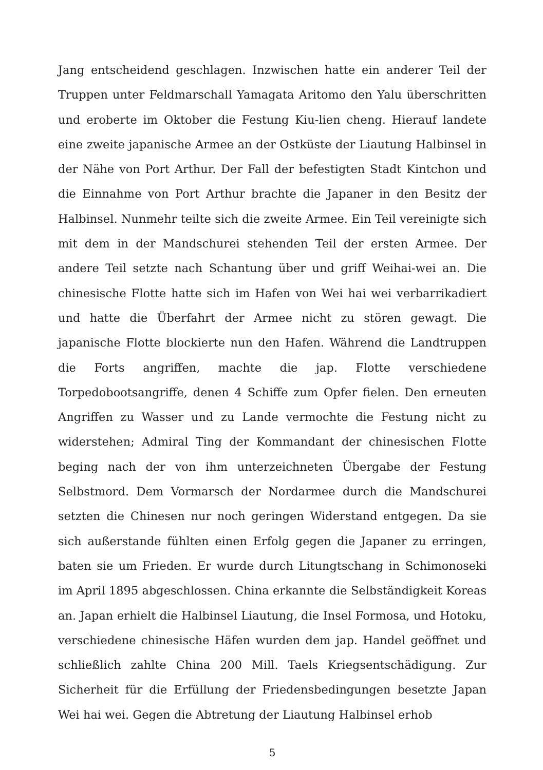Jang entscheidend geschlagen. Inzwischen hatte ein anderer Teil der Truppen unter Feldmarschall Yamagata Aritomo den Yalu überschritten und eroberte im Oktober die Festung Kiu-lien cheng. Hierauf landete eine zweite japanische Armee an der Ostküste der Liautung Halbinsel in der Nähe von Port Arthur. Der Fall der befestigten Stadt Kintchon und die Einnahme von Port Arthur brachte die Japaner in den Besitz der Halbinsel. Nunmehr teilte sich die zweite Armee. Ein Teil vereinigte sich mit dem in der Mandschurei stehenden Teil der ersten Armee. Der andere Teil setzte nach Schantung über und griff Weihai-wei an. Die chinesische Flotte hatte sich im Hafen von Wei hai wei verbarrikadiert und hatte die Überfahrt der Armee nicht zu stören gewagt. Die japanische Flotte blockierte nun den Hafen. Während die Landtruppen die Forts angriffen, machte die jap. Flotte verschiedene Torpedobootsangriffe, denen 4 Schiffe zum Opfer fielen. Den erneuten Angriffen zu Wasser und zu Lande vermochte die Festung nicht zu widerstehen; Admiral Ting der Kommandant der chinesischen Flotte beging nach der von ihm unterzeichneten Übergabe der Festung Selbstmord. Dem Vormarsch der Nordarmee durch die Mandschurei setzten die Chinesen nur noch geringen Widerstand entgegen. Da sie sich außerstande fühlten einen Erfolg gegen die Japaner zu erringen, baten sie um Frieden. Er wurde durch Litungtschang in Schimonoseki im April 1895 abgeschlossen. China erkannte die Selbständigkeit Koreas an. Japan erhielt die Halbinsel Liautung, die Insel Formosa, und Hotoku, verschiedene chinesische Häfen wurden dem jap. Handel geöffnet und schließlich zahlte China 200 Mill. Taels Kriegsentschädigung. Zur Sicherheit für die Erfüllung der Friedensbedingungen besetzte Japan Wei hai wei. Gegen die Abtretung der Liautung Halbinsel erhob
5